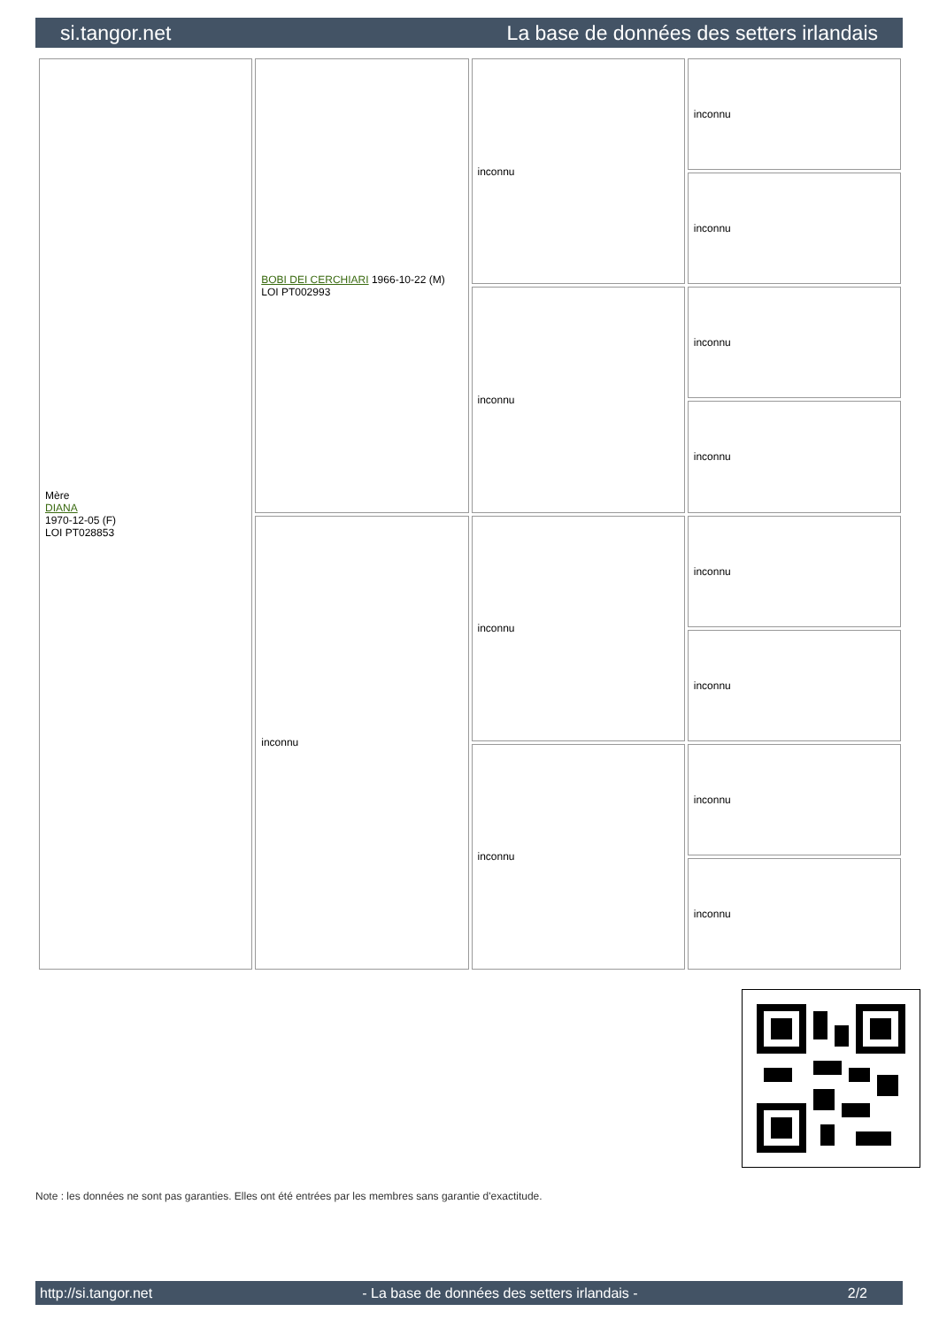si.tangor.net La base de données des setters irlandais
| Mère DIANA 1970-12-05 (F) LOI PT028853 | BOBI DEI CERCHIARI 1966-10-22 (M) LOI PT002993 | inconnu | inconnu |
| | | | inconnu |
| | | inconnu | inconnu |
| | | | inconnu |
| | inconnu | inconnu | inconnu |
| | | | inconnu |
| | | inconnu | inconnu |
| | | | inconnu |
Note : les données ne sont pas garanties. Elles ont été entrées par les membres sans garantie d'exactitude.
http://si.tangor.net - La base de données des setters irlandais - 2/2